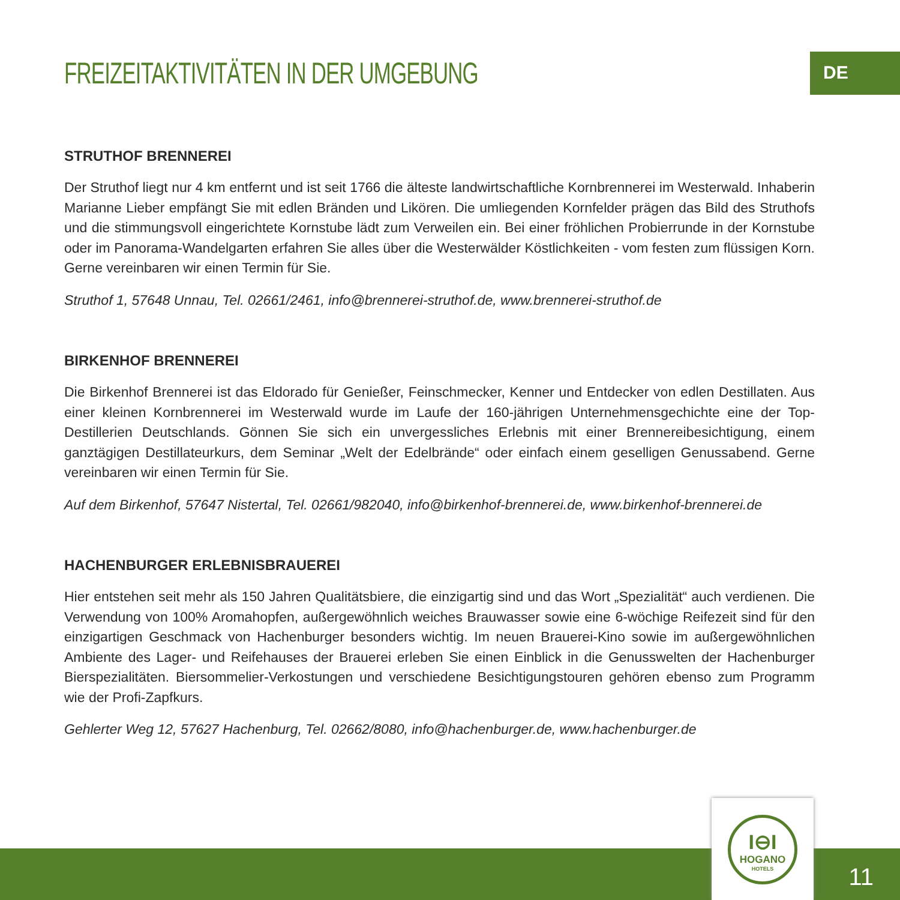DE
FREIZEITAKTIVITÄTEN IN DER UMGEBUNG
STRUTHOF BRENNEREI
Der Struthof liegt nur 4 km entfernt und ist seit 1766 die älteste landwirtschaftliche Kornbrennerei im Westerwald. Inhaberin Marianne Lieber empfängt Sie mit edlen Bränden und Likören. Die umliegenden Kornfelder prägen das Bild des Struthofs und die stimmungsvoll eingerichtete Kornstube lädt zum Verweilen ein. Bei einer fröhlichen Probierrunde in der Kornstube oder im Panorama-Wandelgarten erfahren Sie alles über die Westerwälder Köstlichkeiten - vom festen zum flüssigen Korn. Gerne vereinbaren wir einen Termin für Sie.
Struthof 1, 57648 Unnau, Tel. 02661/2461, info@brennerei-struthof.de, www.brennerei-struthof.de
BIRKENHOF BRENNEREI
Die Birkenhof Brennerei ist das Eldorado für Genießer, Feinschmecker, Kenner und Entdecker von edlen Destillaten. Aus einer kleinen Kornbrennerei im Westerwald wurde im Laufe der 160-jährigen Unternehmensgechichte eine der Top-Destillerien Deutschlands. Gönnen Sie sich ein unvergessliches Erlebnis mit einer Brennereibesichtigung, einem ganztägigen Destillateurkurs, dem Seminar „Welt der Edelbrände“ oder einfach einem geselligen Genussabend. Gerne vereinbaren wir einen Termin für Sie.
Auf dem Birkenhof, 57647 Nistertal, Tel. 02661/982040, info@birkenhof-brennerei.de, www.birkenhof-brennerei.de
HACHENBURGER ERLEBNISBRAUEREI
Hier entstehen seit mehr als 150 Jahren Qualitätsbiere, die einzigartig sind und das Wort „Spezialität“ auch verdienen. Die Verwendung von 100% Aromahopfen, außergewöhnlich weiches Brauwasser sowie eine 6-wöchige Reifezeit sind für den einzigartigen Geschmack von Hachenburger besonders wichtig. Im neuen Brauerei-Kino sowie im außergewöhnlichen Ambiente des Lager- und Reifehauses der Brauerei erleben Sie einen Einblick in die Genusswelten der Hachenburger Bierspezialitäten. Biersommelier-Verkostungen und verschiedene Besichtigungstouren gehören ebenso zum Programm wie der Profi-Zapfkurs.
Gehlerter Weg 12, 57627 Hachenburg, Tel. 02662/8080, info@hachenburger.de, www.hachenburger.de
I⊖I
HOGANO
HOTELS
11